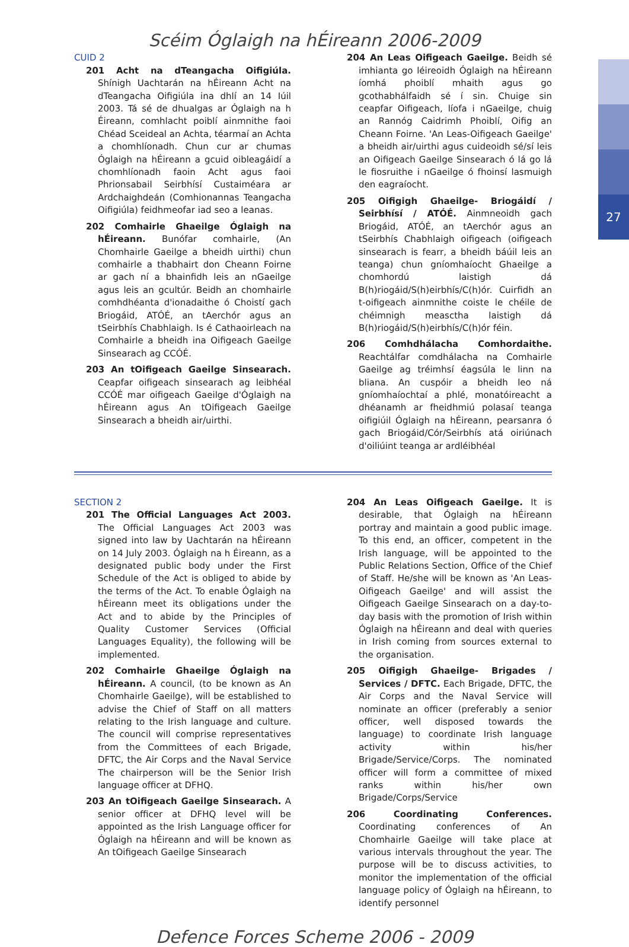27
Scéim Óglaigh na hÉireann 2006-2009
CUID 2
201 Acht na dTeangacha Oifigiúla. Shínigh Uachtarán na hÉireann Acht na dTeangacha Oifigiúla ina dhlí an 14 Iúil 2003. Tá sé de dhualgas ar Óglaigh na h Éireann, comhlacht poiblí ainmnithe faoi Chéad Sceideal an Achta, téarmaí an Achta a chomhlíonadh. Chun cur ar chumas Óglaigh na hÉireann a gcuid oibleagáidí a chomhlíonadh faoin Acht agus faoi Phrionsabail Seirbhísí Custaiméara ar Ardchaighdeán (Comhionannas Teangacha Oifigiúla) feidhmeofar iad seo a leanas.
202 Comhairle Ghaeilge Óglaigh na hÉireann. Bunófar comhairle, (An Chomhairle Gaeilge a bheidh uirthi) chun comhairle a thabhairt don Cheann Foirne ar gach ní a bhainfidh leis an nGaeilge agus leis an gcultúr. Beidh an chomhairle comhdhéanta d'ionadaithe ó Choistí gach Briogáid, ATÓÉ, an tAerchór agus an tSeirbhís Chabhlaigh. Is é Cathaoirleach na Comhairle a bheidh ina Oifigeach Gaeilge Sinsearach ag CCÓÉ.
203 An tOifigeach Gaeilge Sinsearach. Ceapfar oifigeach sinsearach ag leibhéal CCÓÉ mar oifigeach Gaeilge d'Óglaigh na hÉireann agus An tOifigeach Gaeilge Sinsearach a bheidh air/uirthi.
204 An Leas Oifigeach Gaeilge. Beidh sé imhianta go léireoidh Óglaigh na hÉireann íomhá phoiblí mhaith agus go gcothabhálfaidh sé í sin. Chuige sin ceapfar Oifigeach, líofa i nGaeilge, chuig an Rannóg Caidrimh Phoiblí, Oifig an Cheann Foirne. 'An Leas-Oifigeach Gaeilge' a bheidh air/uirthi agus cuideoidh sé/sí leis an Oifigeach Gaeilge Sinsearach ó lá go lá le fiosruithe i nGaeilge ó fhoinsí lasmuigh den eagraíocht.
205 Oifigigh Ghaeilge- Briogáidí / Seirbhísí / ATÓÉ. Ainmneoidh gach Briogáid, ATÓÉ, an tAerchór agus an tSeirbhís Chabhlaigh oifigeach (oifigeach sinsearach is fearr, a bheidh báúil leis an teanga) chun gníomhaíocht Ghaeilge a chomhordú laistigh dá B(h)riogáid/S(h)eirbhís/C(h)ór. Cuirfidh an t-oifigeach ainmnithe coiste le chéile de chéimnigh measctha laistigh dá B(h)riogáid/S(h)eirbhís/C(h)ór féin.
206 Comhdhálacha Comhordaithe. Reachtálfar comdhálacha na Comhairle Gaeilge ag tréimhsí éagsúla le linn na bliana. An cuspóir a bheidh leo ná gníomhaíochtaí a phlé, monatóireacht a dhéanamh ar fheidhmiú polasaí teanga oifigiúil Óglaigh na hÉireann, pearsanra ó gach Briogáid/Cór/Seirbhís atá oiriúnach d'oiliúint teanga ar ardléibhéal
SECTION 2
201 The Official Languages Act 2003. The Official Languages Act 2003 was signed into law by Uachtarán na hÉireann on 14 July 2003. Óglaigh na h Éireann, as a designated public body under the First Schedule of the Act is obliged to abide by the terms of the Act. To enable Óglaigh na hÉireann meet its obligations under the Act and to abide by the Principles of Quality Customer Services (Official Languages Equality), the following will be implemented.
202 Comhairle Ghaeilge Óglaigh na hÉireann. A council, (to be known as An Chomhairle Gaeilge), will be established to advise the Chief of Staff on all matters relating to the Irish language and culture. The council will comprise representatives from the Committees of each Brigade, DFTC, the Air Corps and the Naval Service The chairperson will be the Senior Irish language officer at DFHQ.
203 An tOifigeach Gaeilge Sinsearach. A senior officer at DFHQ level will be appointed as the Irish Language officer for Óglaigh na hÉireann and will be known as An tOifigeach Gaeilge Sinsearach
204 An Leas Oifigeach Gaeilge. It is desirable, that Óglaigh na hÉireann portray and maintain a good public image. To this end, an officer, competent in the Irish language, will be appointed to the Public Relations Section, Office of the Chief of Staff. He/she will be known as 'An Leas-Oifigeach Gaeilge' and will assist the Oifigeach Gaeilge Sinsearach on a day-to-day basis with the promotion of Irish within Óglaigh na hÉireann and deal with queries in Irish coming from sources external to the organisation.
205 Oifigigh Ghaeilge- Brigades / Services / DFTC. Each Brigade, DFTC, the Air Corps and the Naval Service will nominate an officer (preferably a senior officer, well disposed towards the language) to coordinate Irish language activity within his/her Brigade/Service/Corps. The nominated officer will form a committee of mixed ranks within his/her own Brigade/Corps/Service
206 Coordinating Conferences. Coordinating conferences of An Chomhairle Gaeilge will take place at various intervals throughout the year. The purpose will be to discuss activities, to monitor the implementation of the official language policy of Óglaigh na hÉireann, to identify personnel
Defence Forces Scheme 2006 - 2009